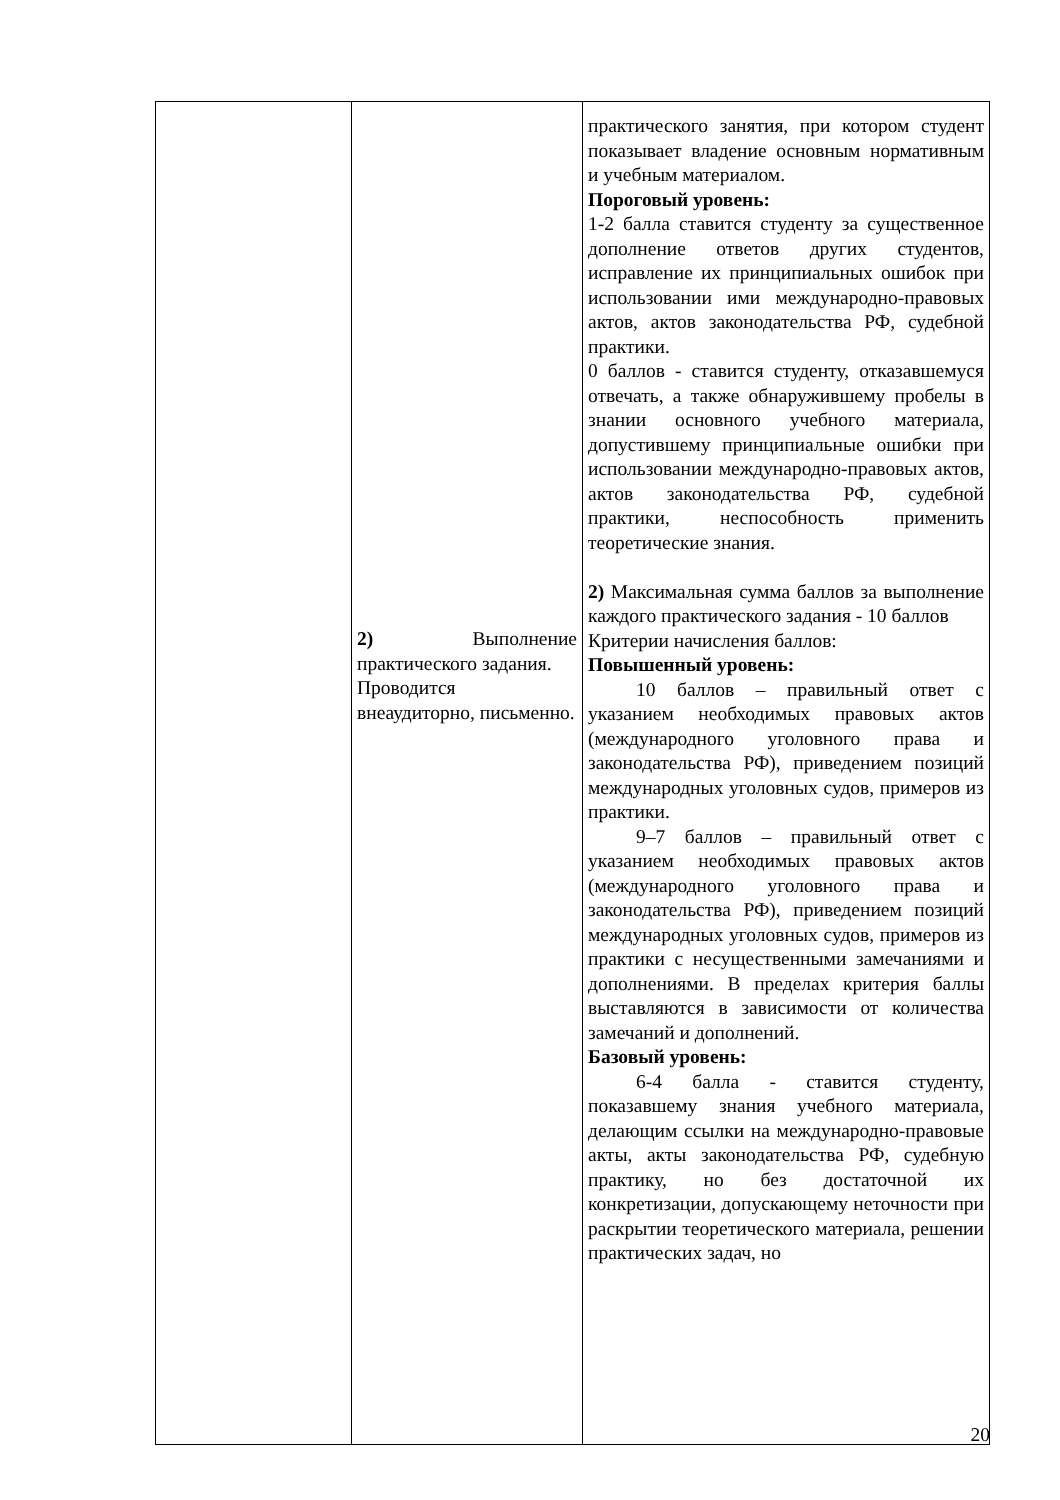| | 2) Выполнение практического задания. Проводится внеаудиторно, письменно. | практического занятия, при котором студент показывает владение основным нормативным и учебным материалом. Пороговый уровень: 1-2 балла ставится студенту за существенное дополнение ответов других студентов, исправление их принципиальных ошибок при использовании ими международно-правовых актов, актов законодательства РФ, судебной практики. 0 баллов - ставится студенту, отказавшемуся отвечать, а также обнаружившему пробелы в знании основного учебного материала, допустившему принципиальные ошибки при использовании международно-правовых актов, актов законодательства РФ, судебной практики, неспособность применить теоретические знания. 2) Максимальная сумма баллов за выполнение каждого практического задания - 10 баллов Критерии начисления баллов: Повышенный уровень: 10 баллов – правильный ответ с указанием необходимых правовых актов (международного уголовного права и законодательства РФ), приведением позиций международных уголовных судов, примеров из практики. 9–7 баллов – правильный ответ с указанием необходимых правовых актов (международного уголовного права и законодательства РФ), приведением позиций международных уголовных судов, примеров из практики с несущественными замечаниями и дополнениями. В пределах критерия баллы выставляются в зависимости от количества замечаний и дополнений. Базовый уровень: 6-4 балла - ставится студенту, показавшему знания учебного материала, делающим ссылки на международно-правовые акты, акты законодательства РФ, судебную практику, но без достаточной их конкретизации, допускающему неточности при раскрытии теоретического материала, решении практических задач, но |
20